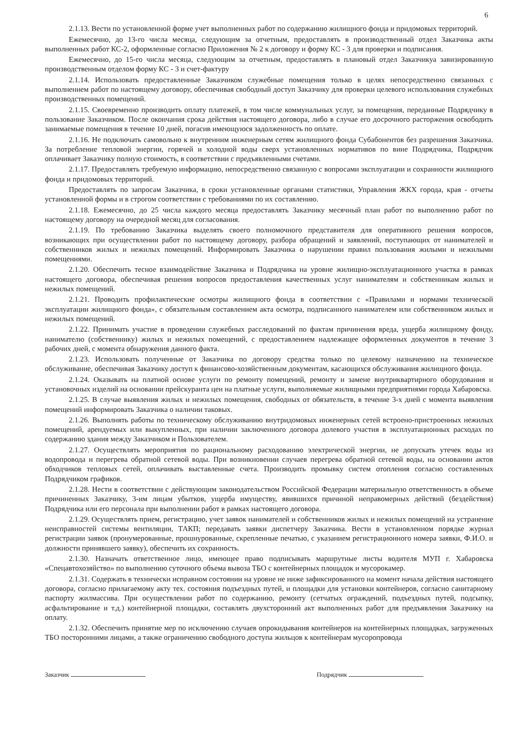6
2.1.13. Вести по установленной форме учет выполненных работ по содержанию жилищного фонда и придомовых территорий.
Ежемесячно, до 13-го числа месяца, следующим за отчетным, предоставлять в производственный отдел Заказчика акты выполненных работ КС-2, оформленные согласно Приложения № 2 к договору и форму КС - 3 для проверки и подписания.
Ежемесячно, до 15-го числа месяца, следующим за отчетным, предоставлять в плановый отдел Заказчикуа завизированную производственным отделом форму КС - 3 и счет-фактуру
2.1.14. Использовать предоставленные Заказчиком служебные помещения только в целях непосредственно связанных с выполнением работ по настоящему договору, обеспечивая свободный доступ Заказчику для проверки целевого использования служебных производственных помещений.
2.1.15. Своевременно производить оплату платежей, в том числе коммунальных услуг, за помещения, переданные Подрядчику в пользование Заказчиком. После окончания срока действия настоящего договора, либо в случае его досрочного расторжения освободить занимаемые помещения в течение 10 дней, погасив имеющуюся задолженность по оплате.
2.1.16. Не подключать самовольно к внутренним инженерным сетям жилищного фонда Субабонентов без разрешения Заказчика. За потребление тепловой энергии, горячей и холодной воды сверх установленных нормативов по вине Подрядчика, Подрядчик оплачивает Заказчику полную стоимость, в соответствии с предъявленными счетами.
2.1.17. Предоставлять требуемую информацию, непосредственно связанную с вопросами эксплуатации и сохранности жилищного фонда и придомовых территорий.
Предоставлять по запросам Заказчика, в сроки установленные органами статистики, Управления ЖКХ города, края - отчеты установленной формы и в строгом соответствии с требованиями по их составлению.
2.1.18. Ежемесячно, до 25 числа каждого месяца предоставлять Заказчику месячный план работ по выполнению работ по настоящему договору на очередной месяц для согласования.
2.1.19. По требованию Заказчика выделять своего полномочного представителя для оперативного решения вопросов, возникающих при осуществлении работ по настоящему договору, разбора обращений и заявлений, поступающих от нанимателей и собственников жилых и нежилых помещений. Информировать Заказчика о нарушении правил пользования жилыми и нежилыми помещениями.
2.1.20. Обеспечить тесное взаимодействие Заказчика и Подрядчика на уровне жилищно-эксплуатационного участка в рамках настоящего договора, обеспечивая решения вопросов предоставления качественных услуг нанимателям и собственникам жилых и нежилых помещений.
2.1.21. Проводить профилактические осмотры жилищного фонда в соответствии с «Правилами и нормами технической эксплуатации жилищного фонда», с обязательным составлением акта осмотра, подписанного нанимателем или собственником жилых и нежилых помещений.
2.1.22. Принимать участие в проведении служебных расследований по фактам причинения вреда, ущерба жилищному фонду, нанимателю (собственнику) жилых и нежилых помещений, с предоставлением надлежащее оформленных документов в течение 3 рабочих дней, с момента обнаружения данного факта.
2.1.23. Использовать полученные от Заказчика по договору средства только по целевому назначению на техническое обслуживание, обеспечивая Заказчику доступ к финансово-хозяйственным документам, касающихся обслуживания жилищного фонда.
2.1.24. Оказывать на платной основе услуги по ремонту помещений, ремонту и замене внутриквартирного оборудования и установочных изделий на основании прейскуранта цен на платные услуги, выполняемые жилищными предприятиями города Хабаровска.
2.1.25. В случае выявления жилых и нежилых помещения, свободных от обязательств, в течение 3-х дней с момента выявления помещений информировать Заказчика о наличии таковых.
2.1.26. Выполнять работы по техническому обслуживанию внутридомовых инженерных сетей встроено-пристроенных нежилых помещений, арендуемых или выкупленных, при наличии заключенного договора долевого участия в эксплуатационных расходах по содержанию здания между Заказчиком и Пользователем.
2.1.27. Осуществлять мероприятия по рациональному расходованию электрической энергии, не допускать утечек воды из водопровода и перегрева обратной сетевой воды. При возникновении случаев перегрева обратной сетевой воды, на основании актов обходчиков тепловых сетей, оплачивать выставленные счета. Производить промывку систем отопления согласно составленных Подрядчиком графиков.
2.1.28. Нести в соответствии с действующим законодательством Российской Федерации материальную ответственность в объеме причиненных Заказчику, 3-им лицам убытков, ущерба имуществу, явившихся причиной неправомерных действий (бездействия) Подрядчика или его персонала при выполнении работ в рамках настоящего договора.
2.1.29. Осуществлять прием, регистрацию, учет заявок нанимателей и собственников жилых и нежилых помещений на устранение неисправностей системы вентиляции, ТАКП; передавать заявки диспетчеру Заказчика. Вести в установленном порядке журнал регистрации заявок (пронумерованные, прошнурованные, скрепленные печатью, с указанием регистрационного номера заявки, Ф.И.О. и должности принявшего заявку), обеспечить их сохранность.
2.1.30. Назначать ответственное лицо, имеющее право подписывать маршрутные листы водителя МУП г. Хабаровска «Спецавтохозяйство» по выполнению суточного объема вывоза ТБО с контейнерных площадок и мусорокамер.
2.1.31. Содержать в технически исправном состоянии на уровне не ниже зафиксированного на момент начала действия настоящего договора, согласно прилагаемому акту тех. состояния подъездных путей, и площадки для установки контейнеров, согласно санитарному паспорту жилмассива. При осуществлении работ по содержанию, ремонту (сетчатых ограждений, подъездных путей, подсыпку, асфальтирование и т.д.) контейнерной площадки, составлять двухсторонний акт выполненных работ для предъявления Заказчику на оплату.
2.1.32. Обеспечить принятие мер по исключению случаев опрокидывания контейнеров на контейнерных площадках, загруженных ТБО посторонними лицами, а также ограничению свободного доступа жильцов к контейнерам мусоропровода
Заказчик Подрядчик